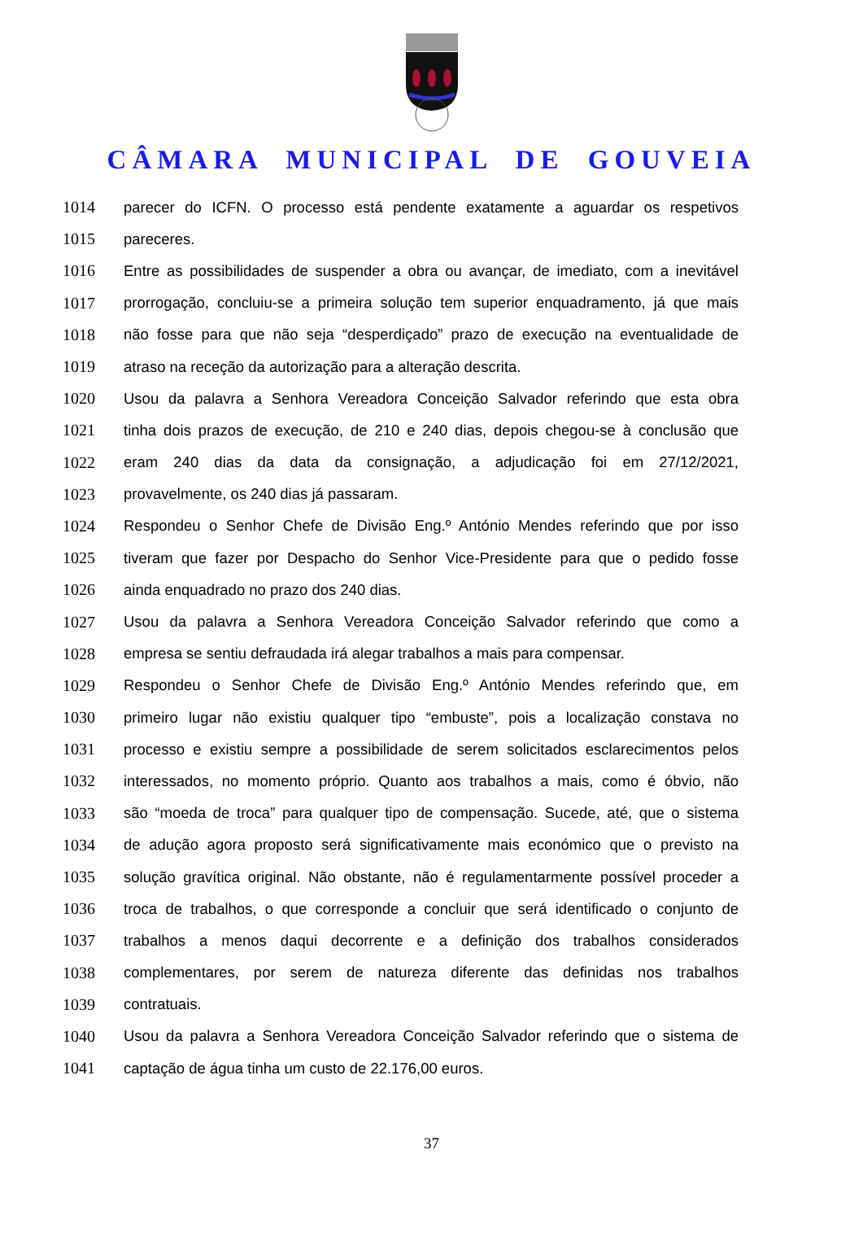CÂMARA MUNICIPAL DE GOUVEIA
1014 parecer do ICFN. O processo está pendente exatamente a aguardar os respetivos
1015 pareceres.
1016 Entre as possibilidades de suspender a obra ou avançar, de imediato, com a inevitável
1017 prorrogação, concluiu-se a primeira solução tem superior enquadramento, já que mais
1018 não fosse para que não seja “desperdiçado” prazo de execução na eventualidade de
1019 atraso na receção da autorização para a alteração descrita.
1020 Usou da palavra a Senhora Vereadora Conceição Salvador referindo que esta obra
1021 tinha dois prazos de execução, de 210 e 240 dias, depois chegou-se à conclusão que
1022 eram 240 dias da data da consignação, a adjudicação foi em 27/12/2021,
1023 provavelmente, os 240 dias já passaram.
1024 Respondeu o Senhor Chefe de Divisão Eng.º António Mendes referindo que por isso
1025 tiveram que fazer por Despacho do Senhor Vice-Presidente para que o pedido fosse
1026 ainda enquadrado no prazo dos 240 dias.
1027 Usou da palavra a Senhora Vereadora Conceição Salvador referindo que como a
1028 empresa se sentiu defraudada irá alegar trabalhos a mais para compensar.
1029 Respondeu o Senhor Chefe de Divisão Eng.º António Mendes referindo que, em
1030 primeiro lugar não existiu qualquer tipo “embuste”, pois a localização constava no
1031 processo e existiu sempre a possibilidade de serem solicitados esclarecimentos pelos
1032 interessados, no momento próprio. Quanto aos trabalhos a mais, como é óbvio, não
1033 são “moeda de troca” para qualquer tipo de compensação. Sucede, até, que o sistema
1034 de adução agora proposto será significativamente mais económico que o previsto na
1035 solução gravítica original. Não obstante, não é regulamentarmente possível proceder a
1036 troca de trabalhos, o que corresponde a concluir que será identificado o conjunto de
1037 trabalhos a menos daqui decorrente e a definição dos trabalhos considerados
1038 complementares, por serem de natureza diferente das definidas nos trabalhos
1039 contratuais.
1040 Usou da palavra a Senhora Vereadora Conceição Salvador referindo que o sistema de
1041 captação de água tinha um custo de 22.176,00 euros.
37